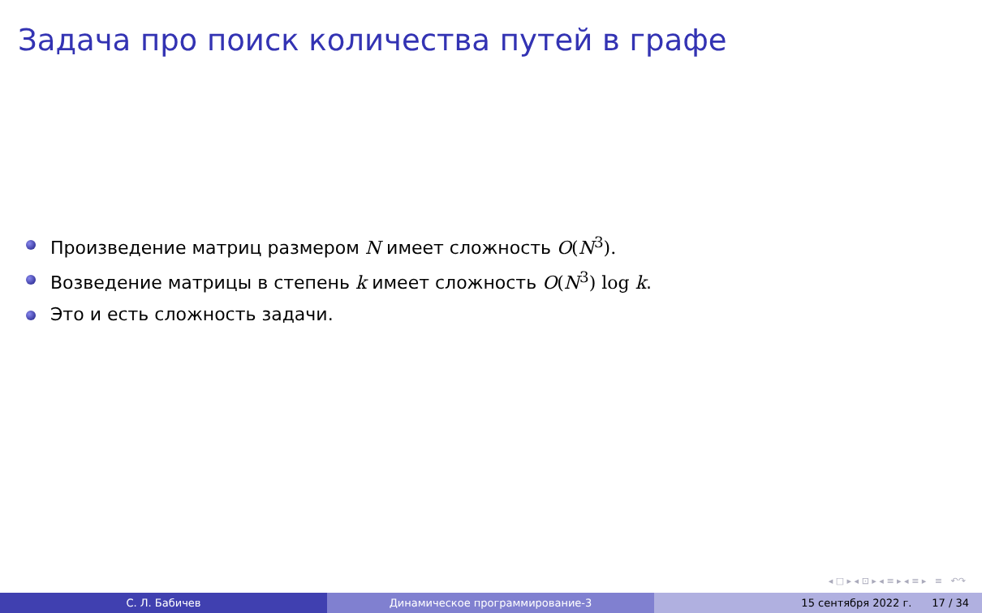Задача про поиск количества путей в графе
Произведение матриц размером N имеет сложность O(N<sup>3</sup>).
Возведение матрицы в степень k имеет сложность O(N<sup>3</sup>) log k.
Это и есть сложность задачи.
◂ □ ▸ ◂ ⊡ ▸ ◂ ≡ ▸ ◂ ≡ ▸ ≡ ↶↷
С. Л. Бабичев Динамическое программирование-3 15 сентября 2022 г. 17 / 34